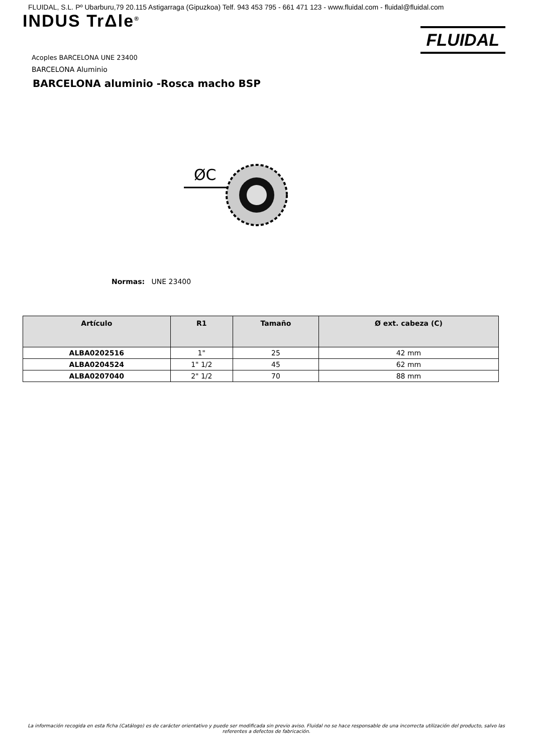FLUIDAL, S.L. Pº Ubarburu,79 20.115 Astigarraga (Gipuzkoa) Telf. 943 453 795 - 661 471 123 - www.fluidal.com - fluidal@fluidal.com
INDUS TrΔle<sup>®</sup>
FLUIDAL
Acoples BARCELONA UNE 23400
BARCELONA Aluminio
BARCELONA aluminio -Rosca macho BSP
ØC
Normas: UNE 23400
| Artículo | R1 | Tamaño | Ø ext. cabeza (C) |
| --- | --- | --- | --- |
| ALBA0202516 | 1" | 25 | 42 mm |
| ALBA0204524 | 1" 1/2 | 45 | 62 mm |
| ALBA0207040 | 2" 1/2 | 70 | 88 mm |
La información recogida en esta ficha (Catálogo) es de carácter orientativo y puede ser modificada sin previo aviso. Fluidal no se hace responsable de una incorrecta utilización del producto, salvo las referentes a defectos de fabricación.